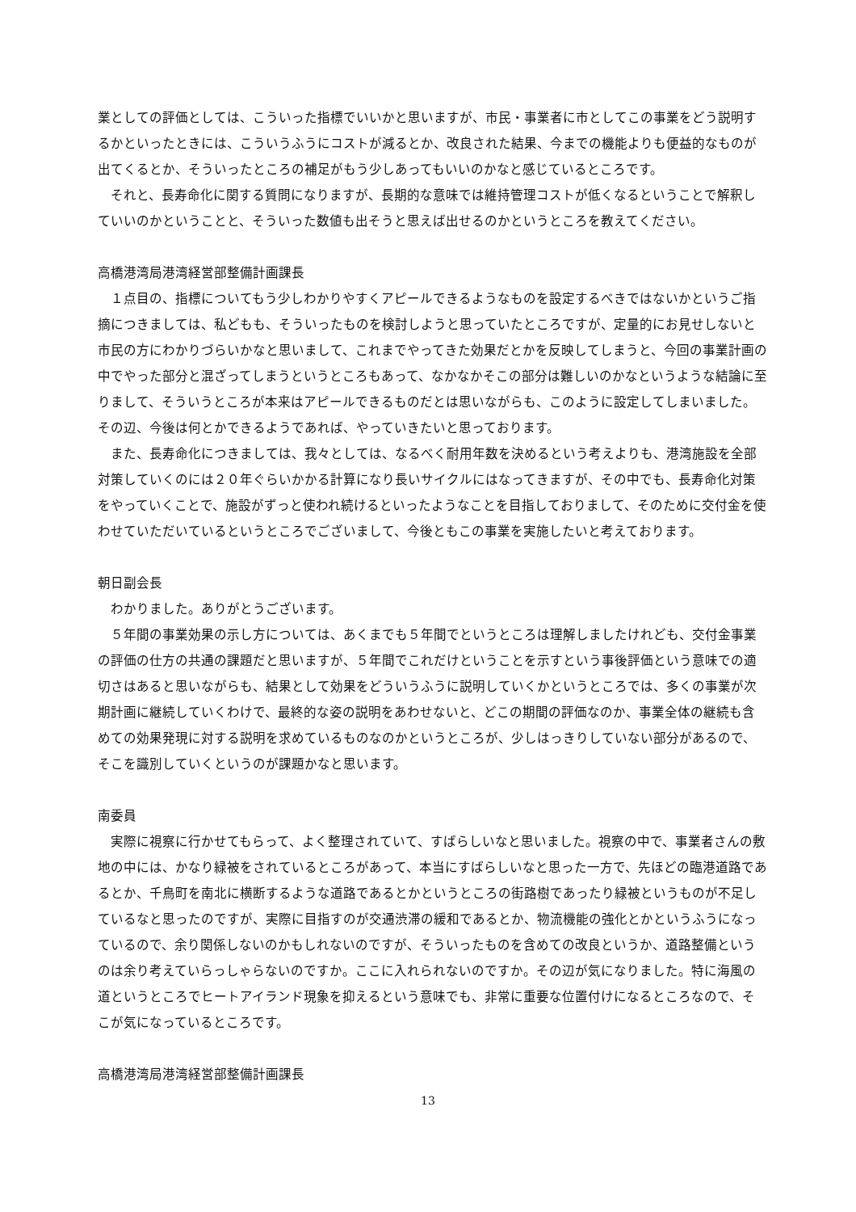業としての評価としては、こういった指標でいいかと思いますが、市民・事業者に市としてこの事業をどう説明するかといったときには、こういうふうにコストが減るとか、改良された結果、今までの機能よりも便益的なものが出てくるとか、そういったところの補足がもう少しあってもいいのかなと感じているところです。
それと、長寿命化に関する質問になりますが、長期的な意味では維持管理コストが低くなるということで解釈していいのかということと、そういった数値も出そうと思えば出せるのかというところを教えてください。
高橋港湾局港湾経営部整備計画課長
１点目の、指標についてもう少しわかりやすくアピールできるようなものを設定するべきではないかというご指摘につきましては、私どもも、そういったものを検討しようと思っていたところですが、定量的にお見せしないと市民の方にわかりづらいかなと思いまして、これまでやってきた効果だとかを反映してしまうと、今回の事業計画の中でやった部分と混ざってしまうというところもあって、なかなかそこの部分は難しいのかなというような結論に至りまして、そういうところが本来はアピールできるものだとは思いながらも、このように設定してしまいました。その辺、今後は何とかできるようであれば、やっていきたいと思っております。
また、長寿命化につきましては、我々としては、なるべく耐用年数を決めるという考えよりも、港湾施設を全部対策していくのには２０年ぐらいかかる計算になり長いサイクルにはなってきますが、その中でも、長寿命化対策をやっていくことで、施設がずっと使われ続けるといったようなことを目指しておりまして、そのために交付金を使わせていただいているというところでございまして、今後ともこの事業を実施したいと考えております。
朝日副会長
わかりました。ありがとうございます。
５年間の事業効果の示し方については、あくまでも５年間でというところは理解しましたけれども、交付金事業の評価の仕方の共通の課題だと思いますが、５年間でこれだけということを示すという事後評価という意味での適切さはあると思いながらも、結果として効果をどういうふうに説明していくかというところでは、多くの事業が次期計画に継続していくわけで、最終的な姿の説明をあわせないと、どこの期間の評価なのか、事業全体の継続も含めての効果発現に対する説明を求めているものなのかというところが、少しはっきりしていない部分があるので、そこを識別していくというのが課題かなと思います。
南委員
実際に視察に行かせてもらって、よく整理されていて、すばらしいなと思いました。視察の中で、事業者さんの敷地の中には、かなり緑被をされているところがあって、本当にすばらしいなと思った一方で、先ほどの臨港道路であるとか、千鳥町を南北に横断するような道路であるとかというところの街路樹であったり緑被というものが不足しているなと思ったのですが、実際に目指すのが交通渋滞の緩和であるとか、物流機能の強化とかというふうになっているので、余り関係しないのかもしれないのですが、そういったものを含めての改良というか、道路整備というのは余り考えていらっしゃらないのですか。ここに入れられないのですか。その辺が気になりました。特に海風の道というところでヒートアイランド現象を抑えるという意味でも、非常に重要な位置付けになるところなので、そこが気になっているところです。
高橋港湾局港湾経営部整備計画課長
13